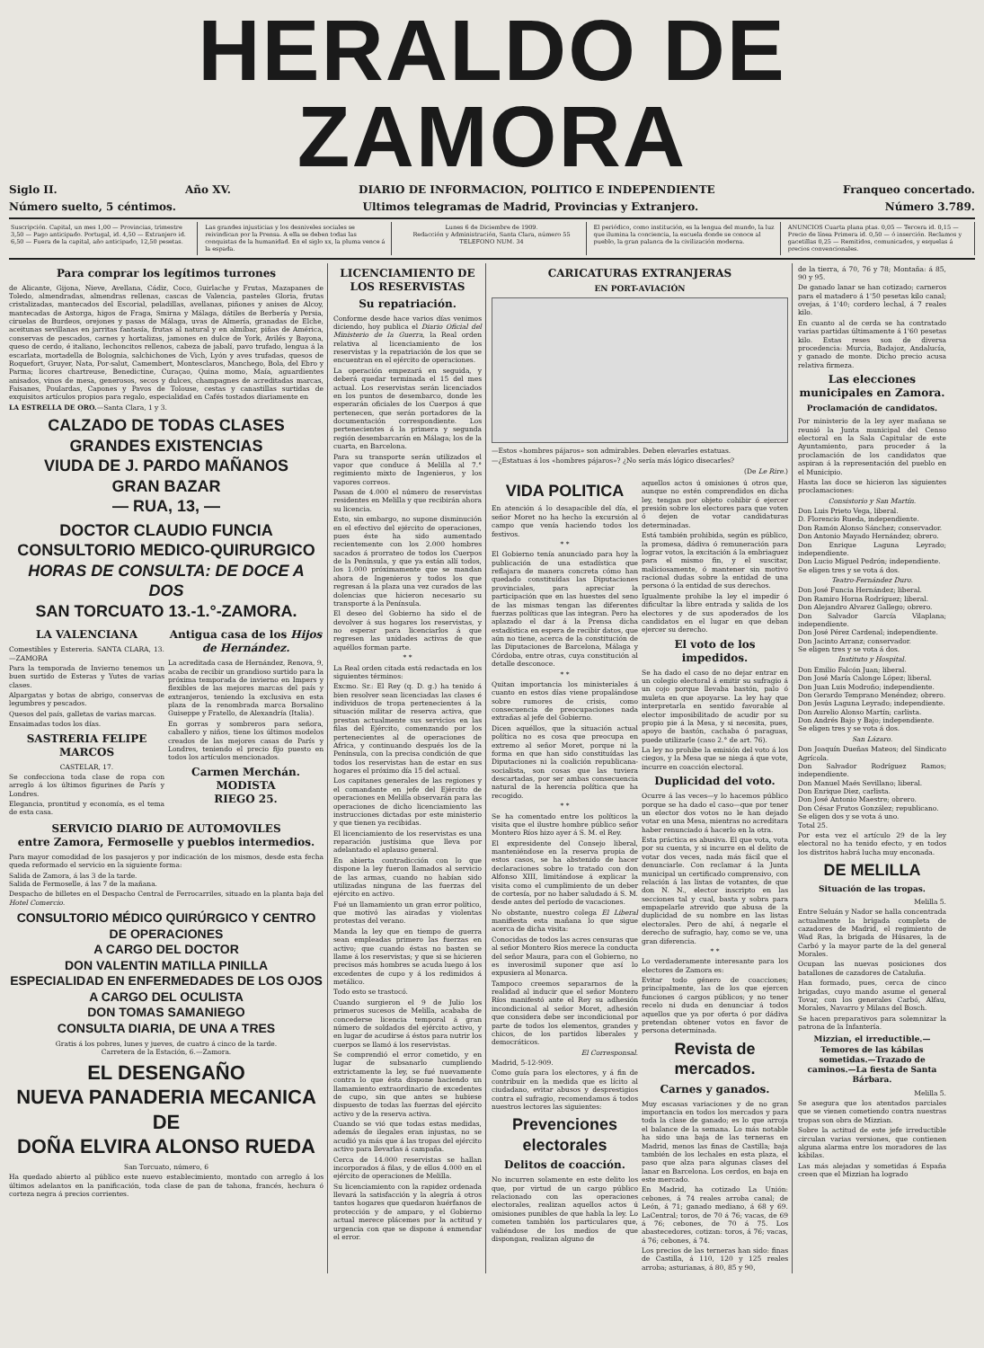HERALDO DE ZAMORA
Siglo II. Año XV. DIARIO DE INFORMACION, POLITICO E INDEPENDIENTE Franqueo concertado.
Número suelto, 5 céntimos. Ultimos telegramas de Madrid, Provincias y Extranjero. Número 3.789.
Suscripción. Capital, un mes 1,00 — Provincias, trimestre 3,50 — Pago anticipado. Portugal, id. 4,50 — Extranjero id. 6,50 — Fuera de la capital, año anticipado, 12,50 pesetas.
Las grandes injusticias y los desniveles sociales se reivindican por la Prensa. A ella se deben todas las conquistas de la humanidad. En el siglo xx, la pluma vence á la espada.
Lunes 6 de Diciembre de 1909.
Redacción y Administración, Santa Clara, número 55
TELEFONO NUM. 34
El periódico, como institución, es la lengua del mundo, la luz que ilumina la conciencia, la escuela donde se conoce al pueblo, la gran palanca de la civilización moderna.
ANUNCIOS Cuarta plana ptas. 0,05 — Tercera id. 0,15 — Precio de línea Primera id. 0,50 — ó inserción. Reclamos y gacetillas 0,25 — Remitidos, comunicados, y esquelas á precios convencionales.
Para comprar los legítimos turrones
de Alicante, Gijona, Nieve, Avellana, Cádiz, Coco, Guirlache y Frutas, Mazapanes de Toledo, almendradas, almendras rellenas, cascas de Valencia, pasteles Gloria, frutas cristalizadas, mantecados del Escorial, peladillas, avellanas, piñones y anises de Alcoy, mantecadas de Astorga, higos de Fraga, Smirna y Málaga, dátiles de Berbería y Persia, ciruelas de Burdeos, orejones y pasas de Málaga, uvas de Almería, granadas de Elche, aceitunas sevillanas en jarritas fantasía, frutas al natural y en almíbar, piñas de América, conservas de pescados, carnes y hortalizas, jamones en dulce de York, Avilés y Bayona, queso de cerdo, é italiano, lechoncitos rellenos, cabeza de jabalí, pavo trufado, lengua á la escarlata, mortadella de Bolognia, salchichones de Vich, Lyón y aves trufadas, quesos de Roquefort, Gruyer, Nata, Por-salut, Camembert, Montesclaros, Manchego, Bola, del Ebro y Parma; licores chartreuse, Benedictine, Curaçao, Quina momo, Maía, aguardientes anisados, vinos de mesa, generosos, secos y dulces, champagnes de acreditadas marcas, Faisanes, Poulardas, Capones y Pavos de Tolouse, cestas y canastillas surtidas de exquisitos artículos propios para regalo, especialidad en Cafés tostados diariamente en
LA ESTRELLA DE ORO.—Santa Clara, 1 y 3.
CALZADO DE TODAS CLASES
GRANDES EXISTENCIAS
VIUDA DE J. PARDO MAÑANOS
GRAN BAZAR
— RUA, 13, —
DOCTOR CLAUDIO FUNCIA
CONSULTORIO MEDICO-QUIRURGICO
HORAS DE CONSULTA: DE DOCE A DOS
SAN TORCUATO 13.-1.°-ZAMORA.
LA VALENCIANA
Comestibles y Estereria. SANTA CLARA, 13.—ZAMORA
Para la temporada de Invierno tenemos un buen surtido de Esteras y Yutes de varias clases.
Alpargatas y botas de abrigo, conservas de legumbres y pescados.
Quesos del país, galletas de varias marcas.
Ensaimadas todos los días.
SASTRERIA FELIPE MARCOS
CASTELAR, 17.
Se confecciona toda clase de ropa con arreglo á los últimos figurines de París y Londres.
Elegancia, prontitud y economía, es el tema de esta casa.
Antigua casa de los Hijos de Hernández.
La acreditada casa de Hernández, Renova, 9, acaba de recibir un grandioso surtido para la próxima temporada de invierno en Impers y flexibles de las mejores marcas del país y extranjeros, teniendo la exclusiva en esta plaza de la renombrada marca Borsalino Guiseppe y Fratello, de Alexandría (Italia).
En gorras y sombreros para señora, caballero y niños, tiene los últimos modelos creados de las mejores casas de París y Londres, teniendo el precio fijo puesto en todos los artículos mencionados.
Carmen Merchán.
MODISTA
RIEGO 25.
SERVICIO DIARIO DE AUTOMOVILES
entre Zamora, Fermoselle y pueblos intermedios.
Para mayor comodidad de los pasajeros y por indicación de los mismos, desde esta fecha queda reformado el servicio en la siguiente forma:
Salida de Zamora, á las 3 de la tarde.
Salida de Fermoselle, á las 7 de la mañana.
Despacho de billetes en el Despacho Central de Ferrocarriles, situado en la planta baja del Hotel Comercio.
CONSULTORIO MÉDICO QUIRÚRGICO Y CENTRO DE OPERACIONES
A CARGO DEL DOCTOR
DON VALENTIN MATILLA PINILLA
ESPECIALIDAD EN ENFERMEDADES DE LOS OJOS
A CARGO DEL OCULISTA
DON TOMAS SAMANIEGO
CONSULTA DIARIA, DE UNA A TRES
Gratis á los pobres, lunes y jueves, de cuatro á cinco de la tarde.
Carretera de la Estación, 6.—Zamora.
EL DESENGAÑO
NUEVA PANADERIA MECANICA
DE
DOÑA ELVIRA ALONSO RUEDA
San Torcuato, número, 6
Ha quedado abierto al público este nuevo establecimiento, montado con arreglo á los últimos adelantos en la panificación, toda clase de pan de tahona, francés, hechura ó corteza negra á precios corrientes.
LICENCIAMIENTO DE LOS RESERVISTAS
Su repatriación.
Conforme desde hace varios días venimos diciendo, hoy publica el Diario Oficial del Ministerio de la Guerra, la Real orden relativa al licenciamiento de los reservistas y la repatriación de los que se encuentran en el ejército de operaciones.
La operación empezará en seguida, y deberá quedar terminada el 15 del mes actual. Los reservistas serán licenciados en los puntos de desembarco, donde les esperarán oficiales de los Cuerpos á que pertenecen, que serán portadores de la documentación correspondiente. Los pertenecientes á la primera y segunda región desembarcarán en Málaga; los de la cuarta, en Barcelona.
Para su transporte serán utilizados el vapor que conduce á Melilla al 7.° regimiento mixto de Ingenieros, y los vapores correos.
Pasan de 4.000 el número de reservistas residentes en Melilla y que recibirán ahora su licencia.
Esto, sin embargo, no supone disminución en el efectivo del ejército de operaciones, pues éste ha sido aumentado recientemente con los 2.000 hombres sacados á prorrateo de todos los Cuerpos de la Península, y que ya están allí todos, los 1.000 próximamente que se mandan ahora de Ingenieros y todos los que regresan á la plaza una vez curados de las dolencias que hicieron necesario su transporte á la Península.
El deseo del Gobierno ha sido el de devolver á sus hogares los reservistas, y no esperar para licenciarlos á que regresen las unidades activas de que aquéllos forman parte.
* *
La Real orden citada está redactada en los siguientes términos:
Excmo. Sr.: El Rey (q. D. g.) ha tenido á bien resolver sean licenciadas las clases é individuos de tropa pertenecientes á la situación militar de reserva activa, que prestan actualmente sus servicios en las filas del Ejército, comenzando por los pertenecientes al de operaciones de Africa, y continuando después los de la Península, con la precisa condición de que todos los reservistas han de estar en sus hogares el próximo día 15 del actual.
Los capitanes generales de las regiones y el comandante en jefe del Ejército de operaciones en Melilla observarán para las operaciones de dicho licenciamiento las instrucciones dictadas por este ministerio y que tienen ya recibidas.
El licenciamiento de los reservistas es una reparación justísima que lleva por adelantado el aplauso general.
En abierta contradicción con lo que dispone la ley fueron llamados al servicio de las armas, cuando no habían sido utilizadas ninguna de las fuerzas del ejército en activo.
Fué un llamamiento un gran error político, que motivó las airadas y violentas protestas del verano.
Manda la ley que en tiempo de guerra sean empleadas primero las fuerzas en activo; que cuando éstas no basten se llame á los reservistas; y que si se hicieren precisos más hombres se acuda luego á los excedentes de cupo y á los redimidos á metálico.
Todo esto se trastocó.
Cuando surgieron el 9 de Julio los primeros sucesos de Melilla, acababa de concederse licencia temporal á gran número de soldados del ejército activo, y en lugar de acudirse á éstos para nutrir los cuerpos se llamó á los reservistas.
Se comprendió el error cometido, y en lugar de subsanarlo cumpliendo extrictamente la ley, se fué nuevamente contra lo que ésta dispone haciendo un llamamiento extraordinario de excedentes de cupo, sin que antes se hubiese dispuesto de todas las fuerzas del ejército activo y de la reserva activa.
Cuando se vió que todas estas medidas, además de ilegales eran injustas, no se acudió ya más que á las tropas del ejército activo para llevarlas á campaña.
Cerca de 14.000 reservistas se hallan incorporados á filas, y de ellos 4.000 en el ejército de operaciones de Melilla.
Su licenciamiento con la rapidez ordenada llevará la satisfacción y la alegría á otros tantos hogares que quedaron huérfanos de protección y de amparo, y el Gobierno actual merece plácemes por la actitud y urgencia con que se dispone á enmendar el error.
CARICATURAS EXTRANJERAS
EN PORT-AVIACIÓN
—Estos «hombres pájaros» son admirables. Deben elevarles estatuas.
—¿Estatuas á los «hombres pájaros»? ¿No sería más lógico disecarles?
(De Le Rire.)
VIDA POLITICA
En atención á lo desapacible del día, el señor Moret no ha hecho la excursión al campo que venía haciendo todos los festivos.
* *
El Gobierno tenía anunciado para hoy la publicación de una estadística que reflajara de manera concreta cómo han quedado constituídas las Diputaciones provinciales, para apreciar la participación que en las huestes del seno de las mismas tengan las diferentes fuerzas políticas que las integran. Pero ha aplazado el dar á la Prensa dicha estadística en espera de recibir datos, que aún no tiene, acerca de la constitución de las Diputaciones de Barcelona, Málaga y Córdoba, entre otras, cuya constitución al detalle desconoce.
* *
Quitan importancia los ministeriales á cuanto en estos días viene propalándose sobre rumores de crisis, como consecuencia de preocupaciones nada extrañas al jefe del Gobierno.
Dicen aquéllos, que la situación actual política no es cosa que preocupa en extremo al señor Moret, porque ni la forma en que han sido constituídas las Diputaciones ni la coalición republicana-socialista, son cosas que las tuviera descartadas, por ser ambas consecuencia natural de la herencia política que ha recogido.
* *
Se ha comentado entre los políticos la visita que el ilustre hombre público señor Montero Ríos hizo ayer á S. M. el Rey.
El expresidente del Consejo liberal, manteniéndose en la reserva propia de estos casos, se ha abstenido de hacer declaraciones sobre lo tratado con don Alfonso XIII, limitándose á explicar la visita como el cumplimiento de un deber de cortesía, por no haber saludado á S. M. desde antes del período de vacaciones.
No obstante, nuestro colega El Liberal manifiesta esta mañana lo que sigue acerca de dicha visita:
Conocidas de todos las acres censuras que al señor Montero Ríos merece la conducta del señor Maura, para con el Gobierno, no es inverosimil suponer que así lo expusiera al Monarca.
Tampoco creemos separarnos de la realidad al inducir que el señor Montero Ríos manifestó ante el Rey su adhesión incondicional al señor Moret, adhesión que considera debe ser incondicional por parte de todos los elementos, grandes y chicos, de los partidos liberales y democráticos.
El Corresponsal.
Madrid, 5-12-909.
Como guía para los electores, y á fin de contribuir en la medida que es lícito al ciudadano, evitar abusos y desprestigios contra el sufragio, recomendamos á todos nuestros lectores las siguientes:
Prevenciones electorales
Delitos de coacción.
No incurren solamente en este delito los que, por virtud de un cargo público relacionado con las operaciones electorales, realizan aquellos actos ú omisiones punibles de que habla la ley. Lo cometen también los particulares que, valiéndose de los medios de que dispongan, realizan alguno de
aquellos actos ú omisiones ú otros que, aunque no estén comprendidos en dicha ley, tengan por objeto cohibir ó ejercer presión sobre los electores para que voten ó dejen de votar candidaturas determinadas.
Está también prohibida, según es público, la promesa, dádiva ó remuneración para lograr votos, la excitación á la embriaguez para el mismo fin, y el suscitar, maliciosamente, ó mantener sin motivo racional dudas sobre la entidad de una persona ó la entidad de sus derechos.
Igualmente prohibe la ley el impedir ó dificultar la libre entrada y salida de los electores y de sus apoderados de los candidatos en el lugar en que deban ejercer su derecho.
El voto de los impedidos.
Se ha dado el caso de no dejar entrar en un colegio electoral á emitir su sufragio á un cojo porque llevaba bastón, palo ó muleta en que apoyarse. La ley hay que interpretarla en sentido favorable al elector imposibilitado de acudir por su propio pie á la Mesa, y si necesita, pues, apoyo de bastón, cachaba ó paraguas, puede utilizarle (caso 2.° de art. 76).
La ley no prohibe la emisión del voto á los ciegos, y la Mesa que se niega á que vote, incurre en coacción electoral.
Duplicidad del voto.
Ocurre á las veces—y lo hacemos público porque se ha dado el caso—que por tener un elector dos votos no le han dejado votar en una Mesa, mientras no acreditara haber renunciado á hacerlo en la otra.
Esta práctica es abusiva. El que vota, vota por su cuenta, y si incurre en el delito de votar dos veces, nada más fácil que el denunciarle. Con reclamar á la Junta municipal un certificado comprensivo, con relación á las listas de votantes, de que don N. N., elector inscripto en las secciones tal y cual, basta y sobra para empapelarle atrevido que abusa de la duplicidad de su nombre en las listas electorales. Pero de ahí, á negarle el derecho de sufragio, hay, como se ve, una gran diferencia.
* *
Lo verdaderamente interesante para los electores de Zamora es:
Evitar todo género de coacciones; principalmente, las de los que ejercen funciones ó cargos públicos; y no tener recelo ni duda en denunciar á todos aquellos que ya por oferta ó por dádiva pretendan obtener votos en favor de persona determinada.
Revista de mercados.
Carnes y ganados.
Muy escasas variaciones y de no gran importancia en todos los mercados y para toda la clase de ganado; es lo que arroja el balance de la semana. Lo más notable ha sido una baja de las terneras en Madrid, menos las finas de Castilla; baja también de los lechales en esta plaza, el paso que alza para algunas clases del lanar en Barcelona. Los cerdos, en baja en este mercado.
En Madrid, ha cotizado La Unión: cebones, á 74 reales arroba canal; de León, á 71; ganado mediano, á 68 y 69. LaCentral; toros, de 70 á 76; vacas, de 69 á 76; cebones, de 70 á 75. Los abastecedores, cotizan: toros, á 76; vacas, á 76; cebones, á 74.
Los precios de las terneras han sido: finas de Castilla, á 110, 120 y 125 reales arroba; asturianas, á 80, 85 y 90,
de la tierra, á 70, 76 y 78; Montaña: á 85, 90 y 95.
De ganado lanar se han cotizado; carneros para el matadero á 1'50 pesetas kilo canal; ovejas, á 1'40; cordero lechal, á 7 reales kilo.
En cuanto al de cerda se ha contratado varias partidas últimamente á 1'60 pesetas kilo. Estas reses son de diversa procedencia: Murcia, Badajoz, Andalucía, y ganado de monte. Dicho precio acusa relativa firmeza.
Las elecciones municipales en Zamora.
Proclamación de candidatos.
Por ministerio de la ley ayer mañana se reunió la Junta municipal del Censo electoral en la Sala Capitular de este Ayuntamiento, para proceder á la proclamación de los candidatos que aspiran á la representación del pueblo en el Municipio.
Hasta las doce se hicieron las siguientes proclamaciones:
Consistorio y San Martín.
Don Luis Prieto Vega, liberal.
D. Florencio Rueda, independiente.
Don Ramón Alonso Sánchez; conservador.
Don Antonio Mayado Hernández; obrero.
Don Enrique Laguna Leyrado; independiente.
Don Lucio Miguel Pedrón; independiente.
Se eligen tres y se vota á dos.
Teatro-Fernández Duro.
Don José Funcia Hernández; liberal.
Don Ramiro Horna Rodríguez; liberal.
Don Alejandro Alvarez Gallego; obrero.
Don Salvador García Vilaplana; independiente.
Don José Pérez Cardenal; independiente.
Don Jacinto Arranz; conservador.
Se eligen tres y se vota á dos.
Instituto y Hospital.
Don Emilio Falcón Juan; liberal.
Don José María Calonge López; liberal.
Don Juan Luis Modroño; independiente.
Don Gerardo Temprano Menéndez; obrero.
Don Jesús Laguna Leyrado; independiente.
Don Aurelio Alonso Martín; carlista.
Don Andrés Bajo y Bajo; independiente.
Se eligen tres y se vota á dos.
San Lázaro.
Don Joaquín Dueñas Mateos; del Sindicato Agrícola.
Don Salvador Rodríguez Ramos; independiente.
Don Manuel Maés Sevillano; liberal.
Don Enrique Diez, carlista.
Don José Antonio Maestre; obrero.
Don César Frutos González; republicano.
Se eligen dos y se vota á uno.
Total 25.
Por esta vez el artículo 29 de la ley electoral no ha tenido efecto, y en todos los distritos habrá lucha muy enconada.
DE MELILLA
Situación de las tropas.
Melilla 5.
Entre Seluán y Nador se halla concentrada actualmente la brigada completa de cazadores de Madrid, el regimiento de Wad Ras, la brigada de Húsares, la de Carbó y la mayor parte de la del general Morales.
Ocupan las nuevas posiciones dos batallones de cazadores de Cataluña.
Han formado, pues, cerca de cinco brigadas, cuyo mando asume el general Tovar, con los generales Carbó, Alfau, Morales, Navarro y Milans del Bosch.
Se hacen preparativos para solemnizar la patrona de la Infantería.
Mizzian, el irreductible.—Temores de las kábilas sometidas.—Trazado de caminos.—La fiesta de Santa Bárbara.
Melilla 5.
Se asegura que los atentados parciales que se vienen cometiendo contra nuestras tropas son obra de Mizzian.
Sobre la actitud de este jefe irreductible circulan varias versiones, que contienen alguna alarma entre los moradores de las kábilas.
Las más alejadas y sometidas á España creen que el Mizzian ha logrado